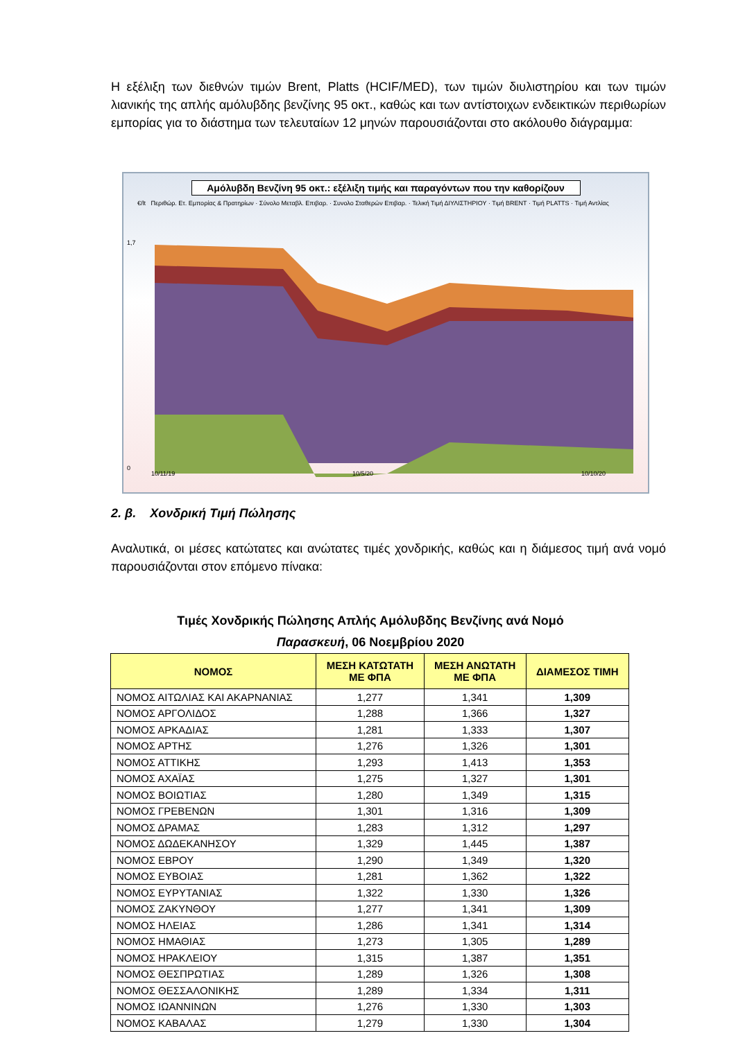Η εξέλιξη των διεθνών τιμών Brent, Platts (HCIF/MED), των τιμών διυλιστηρίου και των τιμών λιανικής της απλής αμόλυβδης βενζίνης 95 οκτ., καθώς και των αντίστοιχων ενδεικτικών περιθωρίων εμπορίας για το διάστημα των τελευταίων 12 μηνών παρουσιάζονται στο ακόλουθο διάγραμμα:
Αμόλυβδη Βενζίνη 95 οκτ.: εξέλιξη τιμής και παραγόντων που την καθορίζουν
€/lt Περιθώρ. Ετ. Εμπορίας & Πρατηρίων · Σύνολο Μεταβλ. Επιβαρ. · Συνολο Σταθερών Επιβαρ. · Τελική Τιμή ΔΙΥΛΙΣΤΗΡΙΟΥ · Τιμή BRENT · Τιμή PLATTS · Τιμή Αντλίας
0
1,7
10/11/19
10/5/20
10/10/20
2. β. Χονδρική Τιμή Πώλησης
Αναλυτικά, οι μέσες κατώτατες και ανώτατες τιμές χονδρικής, καθώς και η διάμεσος τιμή ανά νομό παρουσιάζονται στον επόμενο πίνακα:
Τιμές Χονδρικής Πώλησης Απλής Αμόλυβδης Βενζίνης ανά Νομό
Παρασκευή, 06 Νοεμβρίου 2020
| ΝΟΜΟΣ | ΜΕΣΗ ΚΑΤΩΤΑΤΗ ΜΕ ΦΠΑ | ΜΕΣΗ ΑΝΩΤΑΤΗ ΜΕ ΦΠΑ | ΔΙΑΜΕΣΟΣ ΤΙΜΗ |
| --- | --- | --- | --- |
| ΝΟΜΟΣ ΑΙΤΩΛΙΑΣ ΚΑΙ ΑΚΑΡΝΑΝΙΑΣ | 1,277 | 1,341 | 1,309 |
| ΝΟΜΟΣ ΑΡΓΟΛΙΔΟΣ | 1,288 | 1,366 | 1,327 |
| ΝΟΜΟΣ ΑΡΚΑΔΙΑΣ | 1,281 | 1,333 | 1,307 |
| ΝΟΜΟΣ ΑΡΤΗΣ | 1,276 | 1,326 | 1,301 |
| ΝΟΜΟΣ ΑΤΤΙΚΗΣ | 1,293 | 1,413 | 1,353 |
| ΝΟΜΟΣ ΑΧΑΪΑΣ | 1,275 | 1,327 | 1,301 |
| ΝΟΜΟΣ ΒΟΙΩΤΙΑΣ | 1,280 | 1,349 | 1,315 |
| ΝΟΜΟΣ ΓΡΕΒΕΝΩΝ | 1,301 | 1,316 | 1,309 |
| ΝΟΜΟΣ ΔΡΑΜΑΣ | 1,283 | 1,312 | 1,297 |
| ΝΟΜΟΣ ΔΩΔΕΚΑΝΗΣΟΥ | 1,329 | 1,445 | 1,387 |
| ΝΟΜΟΣ ΕΒΡΟΥ | 1,290 | 1,349 | 1,320 |
| ΝΟΜΟΣ ΕΥΒΟΙΑΣ | 1,281 | 1,362 | 1,322 |
| ΝΟΜΟΣ ΕΥΡΥΤΑΝΙΑΣ | 1,322 | 1,330 | 1,326 |
| ΝΟΜΟΣ ΖΑΚΥΝΘΟΥ | 1,277 | 1,341 | 1,309 |
| ΝΟΜΟΣ ΗΛΕΙΑΣ | 1,286 | 1,341 | 1,314 |
| ΝΟΜΟΣ ΗΜΑΘΙΑΣ | 1,273 | 1,305 | 1,289 |
| ΝΟΜΟΣ ΗΡΑΚΛΕΙΟΥ | 1,315 | 1,387 | 1,351 |
| ΝΟΜΟΣ ΘΕΣΠΡΩΤΙΑΣ | 1,289 | 1,326 | 1,308 |
| ΝΟΜΟΣ ΘΕΣΣΑΛΟΝΙΚΗΣ | 1,289 | 1,334 | 1,311 |
| ΝΟΜΟΣ ΙΩΑΝΝΙΝΩΝ | 1,276 | 1,330 | 1,303 |
| ΝΟΜΟΣ ΚΑΒΑΛΑΣ | 1,279 | 1,330 | 1,304 |